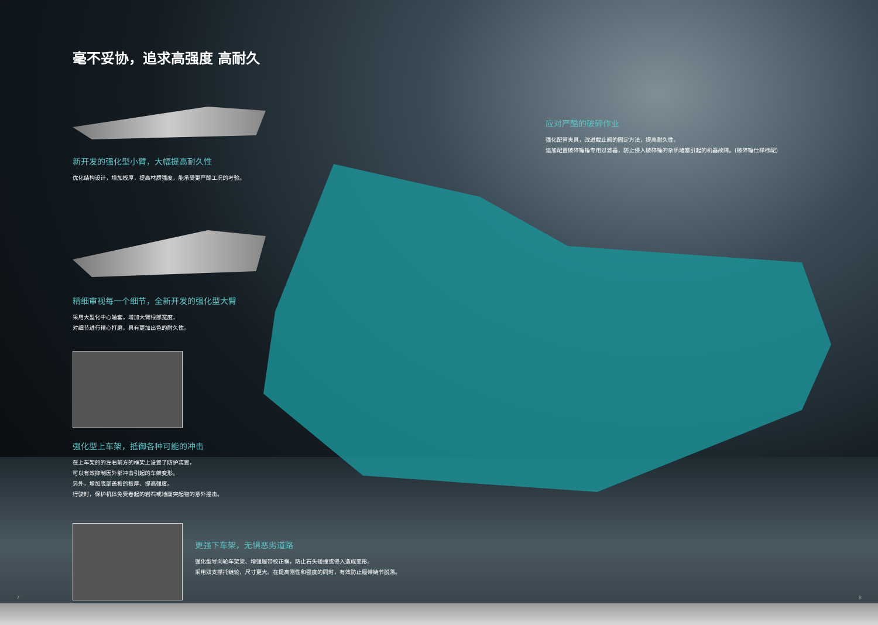毫不妥协，追求高强度 高耐久
新开发的强化型小臂，大幅提高耐久性
优化结构设计，增加板厚，提高材质强度，能承受更严酷工况的考验。
精细审视每一个细节，全新开发的强化型大臂
采用大型化中心轴套，增加大臂根部宽度，
对细节进行精心打磨，具有更加出色的耐久性。
强化型上车架，抵御各种可能的冲击
在上车架的的左右前方的框架上设置了防护装置，
可以有效抑制因外部冲击引起的车架变形。
另外，增加底部盖板的板厚、提高强度。
行驶时，保护机体免受卷起的岩石或地面突起物的意外撞击。
应对严酷的破碎作业
强化配管夹具，改进截止阀的固定方法，提高耐久性。
追加配置破碎锤锤专用过滤器，防止侵入破碎锤的杂质堵塞引起的机器故障。(破碎锤仕样标配)
更强下车架，无惧恶劣道路
强化型导向轮车架梁、增强履带校正框，防止石头碰撞或侵入造成变形。
采用双支撑托链轮，尺寸更大。在提高刚性和强度的同时，有效防止履带链节脱落。
7 8